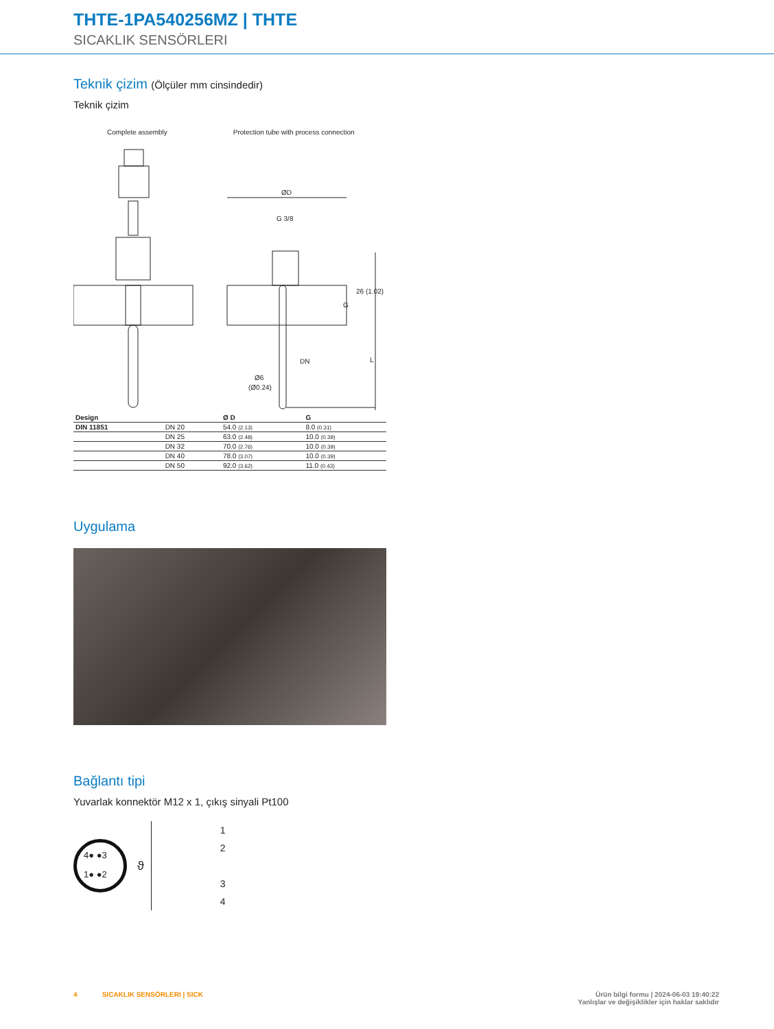THTE-1PA540256MZ | THTE
SICAKLIK SENSÖRLERI
Teknik çizim (Ölçüler mm cinsindedir)
Teknik çizim
Complete assembly Protection tube with process connection
ØD
G 3/8
DN
Ø6
(Ø0.24)
26
(1.02)
G
L
| Design | | Ø D | G |
| --- | --- | --- | --- |
| DIN 11851 | DN 20 | 54.0 (2.13) | 8.0 (0.31) |
| | DN 25 | 63.0 (2.48) | 10.0 (0.39) |
| | DN 32 | 70.0 (2.76) | 10.0 (0.39) |
| | DN 40 | 78.0 (3.07) | 10.0 (0.39) |
| | DN 50 | 92.0 (3.62) | 11.0 (0.43) |
Uygulama
Bağlantı tipi
Yuvarlak konnektör M12 x 1, çıkış sinyali Pt100
4● ●3
1● ●2
ϑ
1
2
3
4
4 SICAKLIK SENSÖRLERI | SICK Ürün bilgi formu | 2024-06-03 19:40:22
Yanlışlar ve değişiklikler için haklar saklıdır